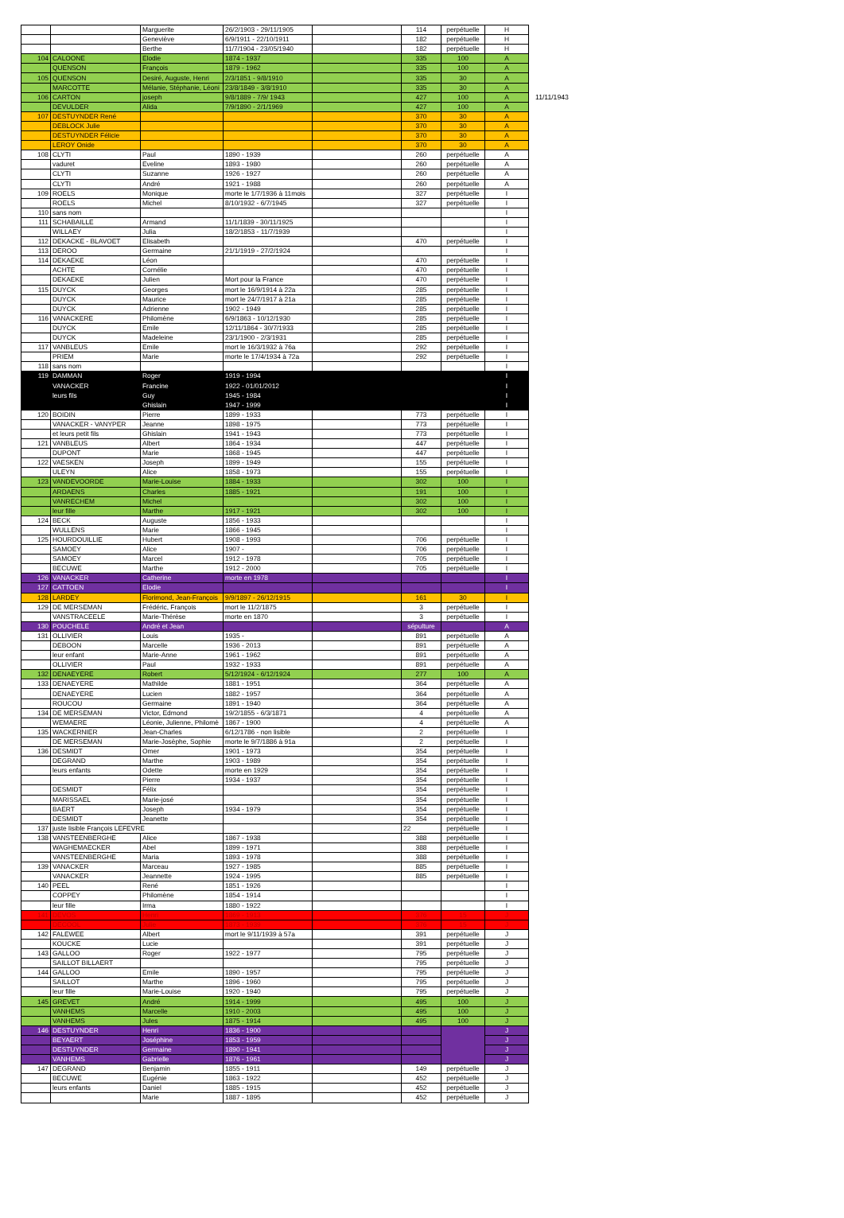| | | Marguerite | 26/2/1903 - 29/11/1905 | | 114 | perpétuelle | H | |
| | | Geneviève | 6/9/1911 - 22/10/1911 | | 182 | perpétuelle | H | |
| | | Berthe | 11/7/1904 - 23/05/1940 | | 182 | perpétuelle | H | |
| 104 | CALOONE | Elodie | 1874 - 1937 | | 335 | 100 | A | |
| | QUENSON | François | 1879 - 1962 | | 335 | 100 | A | |
| 105 | QUENSON | Desiré, Auguste, Henri | 2/3/1851 - 9/8/1910 | | 335 | 30 | A | |
| | MARCOTTE | Mélanie, Stéphanie, Léoni | 23/8/1849 - 3/8/1910 | | 335 | 30 | A | |
| 106 | CARTON | joseph | 9/8/1889 - 7/9/ 1943 | | 427 | 100 | A | 11/11/1943 |
| | DEVULDER | Alida | 7/9/1890 - 2/1/1969 | | 427 | 100 | A | |
| 107 | DESTUYNDER René | | | | 370 | 30 | A | |
| | DEBLOCK Julie | | | | 370 | 30 | A | |
| | DESTUYNDER Félicie | | | | 370 | 30 | A | |
| | LEROY Onide | | | | 370 | 30 | A | |
| 108 | CLYTI | Paul | 1890 - 1939 | | 260 | perpétuelle | A | |
| | vaduret | Eveline | 1893 - 1980 | | 260 | perpétuelle | A | |
| | CLYTI | Suzanne | 1926 - 1927 | | 260 | perpétuelle | A | |
| | CLYTI | André | 1921 - 1988 | | 260 | perpétuelle | A | |
| 109 | ROELS | Monique | morte le 1/7/1936 à 11mois | | 327 | perpétuelle | I | |
| | ROELS | Michel | 8/10/1932 - 6/7/1945 | | 327 | perpétuelle | I | |
| 110 | sans nom | | | | | | I | |
| 111 | SCHABAILLE | Armand | 11/1/1839 - 30/11/1925 | | | | I | |
| | WILLAEY | Julia | 18/2/1853 - 11/7/1939 | | | | I | |
| 112 | DEKACKE - BLAVOET | Elisabeth | | | 470 | perpétuelle | I | |
| 113 | DEROO | Germaine | 21/1/1919 - 27/2/1924 | | | | I | |
| 114 | DEKAEKE | Léon | | | 470 | perpétuelle | I | |
| | ACHTE | Cornélie | | | 470 | perpétuelle | I | |
| | DEKAEKE | Julien | Mort pour la France | | 470 | perpétuelle | I | |
| 115 | DUYCK | Georges | mort le 16/9/1914 à 22a | | 285 | perpétuelle | I | |
| | DUYCK | Maurice | mort le 24/7/1917 à 21a | | 285 | perpétuelle | I | |
| | DUYCK | Adrienne | 1902 - 1949 | | 285 | perpétuelle | I | |
| 116 | VANACKERE | Philomène | 6/9/1863 - 10/12/1930 | | 285 | perpétuelle | I | |
| | DUYCK | Emile | 12/11/1864 - 30/7/1933 | | 285 | perpétuelle | I | |
| | DUYCK | Madeleine | 23/1/1900 - 2/3/1931 | | 285 | perpétuelle | I | |
| 117 | VANBLEUS | Emile | mort le 16/3/1932 à 76a | | 292 | perpétuelle | I | |
| | PRIEM | Marie | morte le 17/4/1934 à 72a | | 292 | perpétuelle | I | |
| 118 | sans nom | | | | | | I | |
| 119 | DAMMAN | Roger | 1919 - 1994 | | | | I | |
| | VANACKER | Francine | 1922 - 01/01/2012 | | | | I | |
| | leurs fils | Guy | 1945 - 1984 | | | | I | |
| | | Ghislain | 1947 - 1999 | | | | I | |
| 120 | BOIDIN | Pierre | 1899 - 1933 | | 773 | perpétuelle | I | |
| | VANACKER - VANYPER | Jeanne | 1898 - 1975 | | 773 | perpétuelle | I | |
| | et leurs petit fils | Ghislain | 1941 - 1943 | | 773 | perpétuelle | I | |
| 121 | VANBLEUS | Albert | 1864 - 1934 | | 447 | perpétuelle | I | |
| | DUPONT | Marie | 1868 - 1945 | | 447 | perpétuelle | I | |
| 122 | VAESKEN | Joseph | 1899 - 1949 | | 155 | perpétuelle | I | |
| | ULEYN | Alice | 1858 - 1973 | | 155 | perpétuelle | I | |
| 123 | VANDEVOORDE | Marie-Louise | 1884 - 1933 | | 302 | 100 | I | |
| | ARDAENS | Charles | 1885 - 1921 | | 191 | 100 | I | |
| | VANRECHEM | Michel | | | 302 | 100 | I | |
| | leur fille | Marthe | 1917 - 1921 | | 302 | 100 | I | |
| 124 | BECK | Auguste | 1856 - 1933 | | | | I | |
| | WULLENS | Marie | 1866 - 1945 | | | | I | |
| 125 | HOURDOUILLIE | Hubert | 1908 - 1993 | | 706 | perpétuelle | I | |
| | SAMOEY | Alice | 1907 - | | 706 | perpétuelle | I | |
| | SAMOEY | Marcel | 1912 - 1978 | | 705 | perpétuelle | I | |
| | BECUWE | Marthe | 1912 - 2000 | | 705 | perpétuelle | I | |
| 126 | VANACKER | Catherine | morte en 1978 | | | | I | |
| 127 | CATTOEN | Elodie | | | | | I | |
| 128 | LARDEY | Florimond, Jean-François | 9/9/1897 - 26/12/1915 | | 161 | 30 | I | |
| 129 | DE MERSEMAN | Frédéric, François | mort le 11/2/1875 | | 3 | perpétuelle | I | |
| | VANSTRACEELE | Marie-Thérèse | morte en 1870 | | 3 | perpétuelle | I | |
| 130 | POUCHELE | André et Jean | | | sépulture | | A | |
| 131 | OLLIVIER | Louis | 1935 - | | 891 | perpétuelle | A | |
| | DEBOON | Marcelle | 1936 - 2013 | | 891 | perpétuelle | A | |
| | leur enfant | Marie-Anne | 1961 - 1962 | | 891 | perpétuelle | A | |
| | OLLIVIER | Paul | 1932 - 1933 | | 891 | perpétuelle | A | |
| 132 | DENAEYERE | Robert | 5/12/1924 - 6/12/1924 | | 277 | 100 | A | |
| 133 | DENAEYERE | Mathilde | 1881 - 1951 | | 364 | perpétuelle | A | |
| | DENAEYERE | Lucien | 1882 - 1957 | | 364 | perpétuelle | A | |
| | ROUCOU | Germaine | 1891 - 1940 | | 364 | perpétuelle | A | |
| 134 | DE MERSEMAN | Victor, Edmond | 19/2/1855 - 6/3/1871 | | 4 | perpétuelle | A | |
| | WEMAERE | Léonie, Julienne, Philomè | 1867 - 1900 | | 4 | perpétuelle | A | |
| 135 | WACKERNIER | Jean-Charles | 6/12/1786 - non lisible | | 2 | perpétuelle | I | |
| | DE MERSEMAN | Marie-Josèphe, Sophie | morte le 9/7/1886 à 91a | | 2 | perpétuelle | I | |
| 136 | DESMIDT | Omer | 1901 - 1973 | | 354 | perpétuelle | I | |
| | DEGRAND | Marthe | 1903 - 1989 | | 354 | perpétuelle | I | |
| | leurs enfants | Odette | morte en 1929 | | 354 | perpétuelle | I | |
| | | Pierre | 1934 - 1937 | | 354 | perpétuelle | I | |
| | DESMIDT | Félix | | | 354 | perpétuelle | I | |
| | MARISSAEL | Marie-josé | | | 354 | perpétuelle | I | |
| | BAERT | Joseph | 1934 - 1979 | | 354 | perpétuelle | I | |
| | DESMIDT | Jeanette | | | 354 | perpétuelle | I | |
| 137 | juste lisible François LEFEVRE | | | | 22 | perpétuelle | I | |
| 138 | VANSTEENBERGHE | Alice | 1867 - 1938 | | 388 | perpétuelle | I | |
| | WAGHEMAECKER | Abel | 1899 - 1971 | | 388 | perpétuelle | I | |
| | VANSTEENBERGHE | Maria | 1893 - 1978 | | 388 | perpétuelle | I | |
| 139 | VANACKER | Marceau | 1927 - 1985 | | 885 | perpétuelle | I | |
| | VANACKER | Jeannette | 1924 - 1995 | | 885 | perpétuelle | I | |
| 140 | PEEL | René | 1851 - 1926 | | | | I | |
| | COPPEY | Philomène | 1854 - 1914 | | | | I | |
| | leur fille | Irma | 1880 - 1922 | | | | I | |
| 141 | DEVOS | Henri | 1869 - 1913 | | 376 | 15 | J | |
| | DECOOL | Julie | 1873 - 1939 | | 376 | 15 | J | |
| 142 | FALEWEE | Albert | mort le 9/11/1939 à 57a | | 391 | perpétuelle | J | |
| | KOUCKE | Lucie | | | 391 | perpétuelle | J | |
| 143 | GALLOO | Roger | 1922 - 1977 | | 795 | perpétuelle | J | |
| | SAILLOT BILLAERT | | | | 795 | perpétuelle | J | |
| 144 | GALLOO | Emile | 1890 - 1957 | | 795 | perpétuelle | J | |
| | SAILLOT | Marthe | 1896 - 1960 | | 795 | perpétuelle | J | |
| | leur fille | Marie-Louise | 1920 - 1940 | | 795 | perpétuelle | J | |
| 145 | GREVET | André | 1914 - 1999 | | 495 | 100 | J | |
| | VANHEMS | Marcelle | 1910 - 2003 | | 495 | 100 | J | |
| | VANHEMS | Jules | 1875 - 1914 | | 495 | 100 | J | |
| 146 | DESTUYNDER | Henri | 1836 - 1900 | | | | J | |
| | BEYAERT | Joséphine | 1853 - 1959 | | | | J | |
| | DESTUYNDER | Germaine | 1890 - 1941 | | | | J | |
| | VANHEMS | Gabrielle | 1876 - 1961 | | | | J | |
| 147 | DEGRAND | Benjamin | 1855 - 1911 | | 149 | perpétuelle | J | |
| | BECUWE | Eugénie | 1863 - 1922 | | 452 | perpétuelle | J | |
| | leurs enfants | Daniel | 1885 - 1915 | | 452 | perpétuelle | J | |
| | | Marie | 1887 - 1895 | | 452 | perpétuelle | J | |